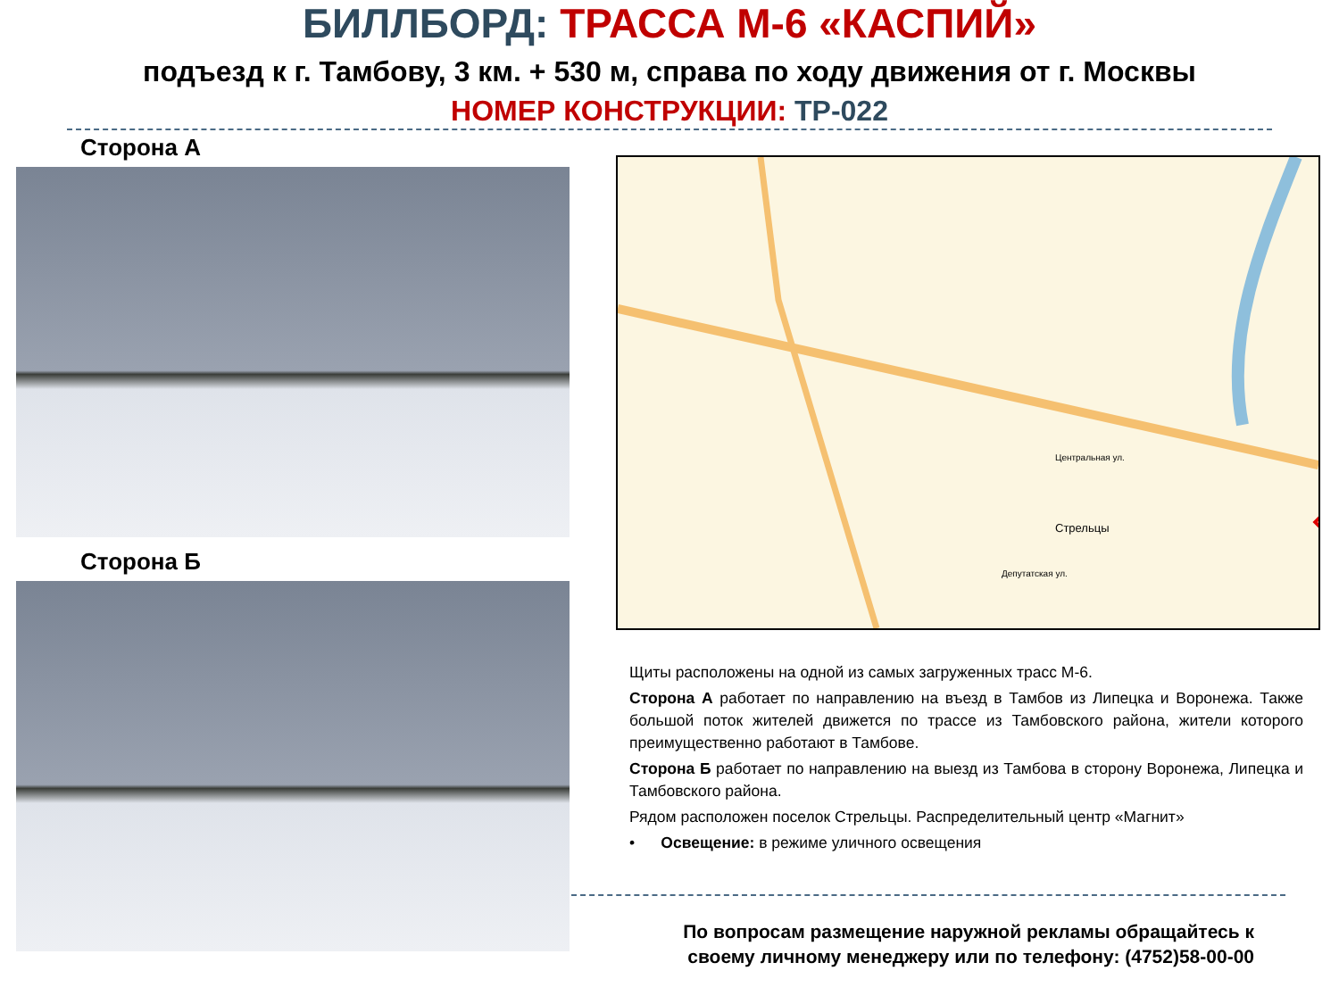БИЛЛБОРД: ТРАССА М-6 «КАСПИЙ»
подъезд к г. Тамбову, 3 км. + 530 м, справа по ходу движения от г. Москвы
НОМЕР КОНСТРУКЦИИ: ТР-022
Сторона А
Сторона Б
Стрельцы
Центральная ул.
Депутатская ул.
Щиты расположены на одной из самых загруженных трасс М-6.
Сторона А работает по направлению на въезд в Тамбов из Липецка и Воронежа. Также большой поток жителей движется по трассе из Тамбовского района, жители которого преимущественно работают в Тамбове.
Сторона Б работает по направлению на выезд из Тамбова в сторону Воронежа, Липецка и Тамбовского района.
Рядом расположен поселок Стрельцы. Распределительный центр «Магнит»
• Освещение: в режиме уличного освещения
По вопросам размещение наружной рекламы обращайтесь к
своему личному менеджеру или по телефону: (4752)58-00-00